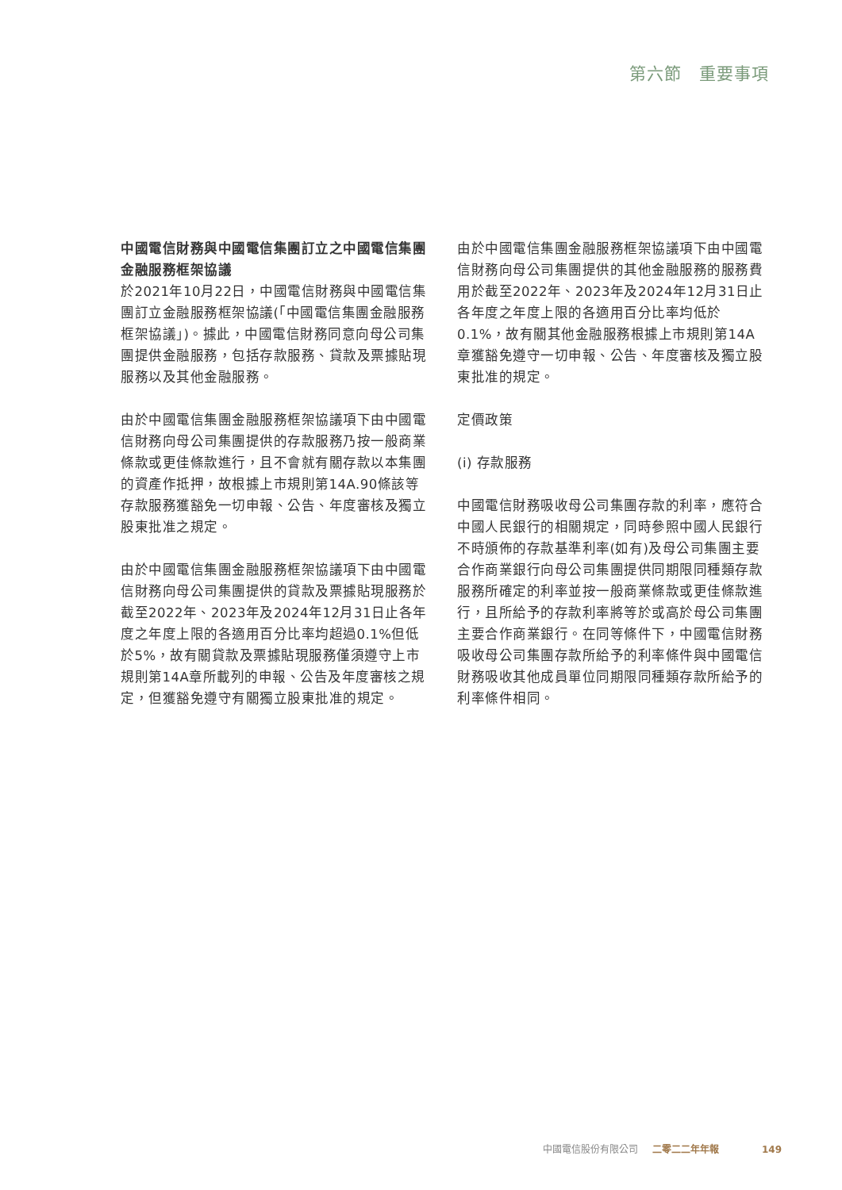第六節　重要事項
中國電信財務與中國電信集團訂立之中國電信集團金融服務框架協議
於2021年10月22日，中國電信財務與中國電信集團訂立金融服務框架協議(「中國電信集團金融服務框架協議」)。據此，中國電信財務同意向母公司集團提供金融服務，包括存款服務、貸款及票據貼現服務以及其他金融服務。
由於中國電信集團金融服務框架協議項下由中國電信財務向母公司集團提供的存款服務乃按一般商業條款或更佳條款進行，且不會就有關存款以本集團的資產作抵押，故根據上市規則第14A.90條該等存款服務獲豁免一切申報、公告、年度審核及獨立股東批准之規定。
由於中國電信集團金融服務框架協議項下由中國電信財務向母公司集團提供的貸款及票據貼現服務於截至2022年、2023年及2024年12月31日止各年度之年度上限的各適用百分比率均超過0.1%但低於5%，故有關貸款及票據貼現服務僅須遵守上市規則第14A章所載列的申報、公告及年度審核之規定，但獲豁免遵守有關獨立股東批准的規定。
由於中國電信集團金融服務框架協議項下由中國電信財務向母公司集團提供的其他金融服務的服務費用於截至2022年、2023年及2024年12月31日止各年度之年度上限的各適用百分比率均低於0.1%，故有關其他金融服務根據上市規則第14A章獲豁免遵守一切申報、公告、年度審核及獨立股東批准的規定。
定價政策
(i) 存款服務
中國電信財務吸收母公司集團存款的利率，應符合中國人民銀行的相關規定，同時參照中國人民銀行不時頒佈的存款基準利率(如有)及母公司集團主要合作商業銀行向母公司集團提供同期限同種類存款服務所確定的利率並按一般商業條款或更佳條款進行，且所給予的存款利率將等於或高於母公司集團主要合作商業銀行。在同等條件下，中國電信財務吸收母公司集團存款所給予的利率條件與中國電信財務吸收其他成員單位同期限同種類存款所給予的利率條件相同。
中國電信股份有限公司 二零二二年年報 149